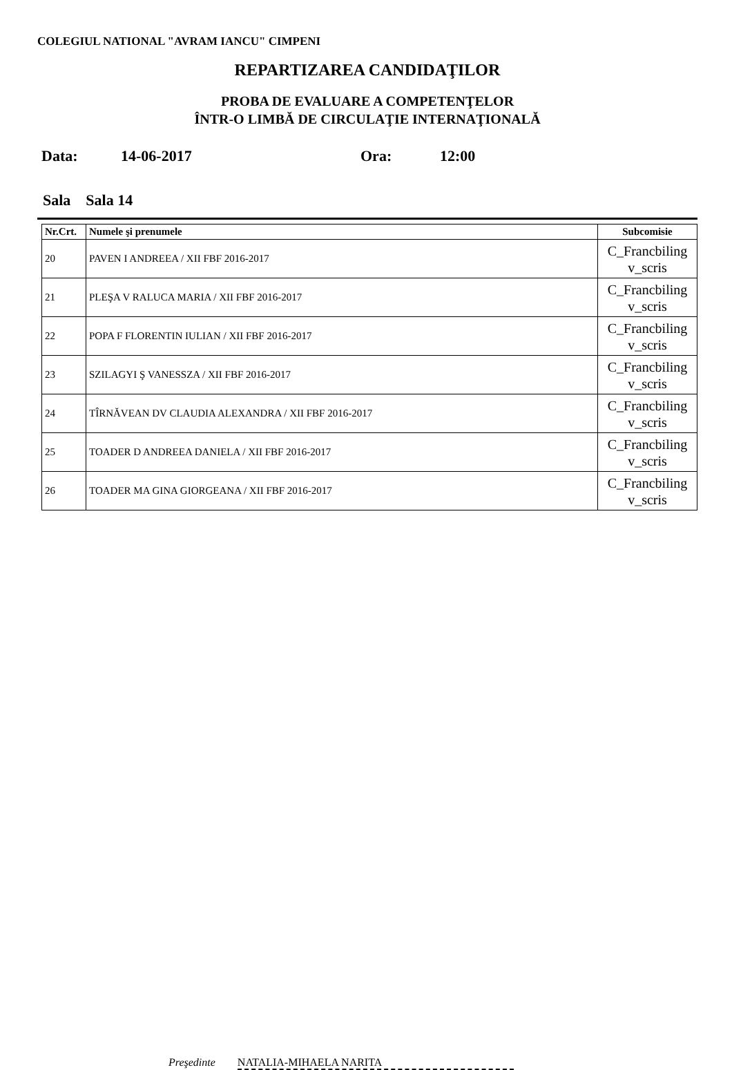COLEGIUL NATIONAL "AVRAM IANCU" CIMPENI
REPARTIZAREA CANDIDAŢILOR
PROBA DE EVALUARE A COMPETENŢELOR
ÎNTR-O LIMBĂ DE CIRCULAŢIE INTERNAŢIONALĂ
Data: 14-06-2017 Ora: 12:00
Sala Sala 14
| Nr.Crt. | Numele şi prenumele | Subcomisie |
| --- | --- | --- |
| 20 | PAVEN I ANDREEA / XII FBF 2016-2017 | C_Francbiling v_scris |
| 21 | PLEŞA V RALUCA MARIA / XII FBF 2016-2017 | C_Francbiling v_scris |
| 22 | POPA F FLORENTIN IULIAN / XII FBF 2016-2017 | C_Francbiling v_scris |
| 23 | SZILAGYI Ş VANESSZA / XII FBF 2016-2017 | C_Francbiling v_scris |
| 24 | TÎRNĂVEAN DV CLAUDIA ALEXANDRA / XII FBF 2016-2017 | C_Francbiling v_scris |
| 25 | TOADER D ANDREEA DANIELA / XII FBF 2016-2017 | C_Francbiling v_scris |
| 26 | TOADER MA GINA GIORGEANA / XII FBF 2016-2017 | C_Francbiling v_scris |
Preşedinte NATALIA-MIHAELA NARITA